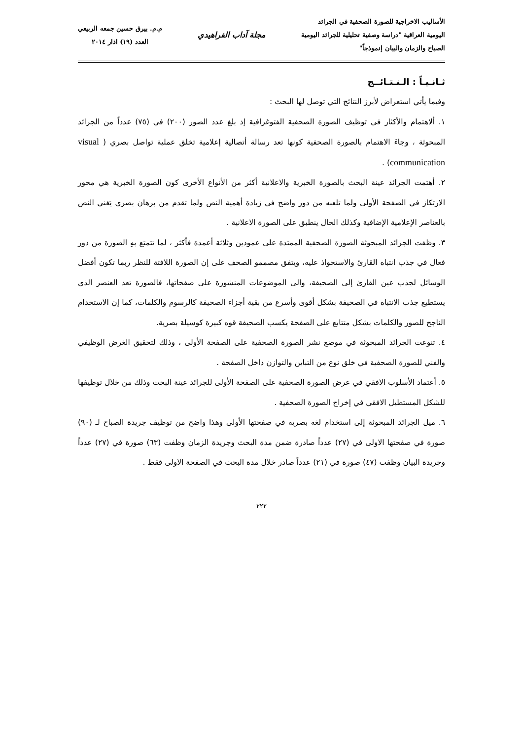الأساليب الاخراجية للصورة الصحفية في الجرائد
اليومية العراقية "دراسة وصفية تحليلية للجرائد اليومية
الصباح والزمان والبيان إنموذجاً"
مجلة آداب الفراهيدي
م.م. بيرق حسين جمعه الربيعي
العدد (١٩) اذار ٢٠١٤
ثـانـيـاً : الـنـتـائــج
وفيما يأتي استعراض لأبرز النتائج التي توصل لها البحث :
١. ألاهتمام والأكثار في توظيف الصورة الصحفية الفتوغرافية إذ بلغ عدد الصور (٢٠٠) في (٧٥) عدداً من الجرائد المبحوثة ، وجاءَ الاهتمام بالصورة الصحفية كونها تعد رسالة أتصالية إعلامية تخلق عملية تواصل بصري ( visual communication) .
٢. أهتمت الجرائد عينة البحث بالصورة الخبرية والاعلانية أكثر من الأنواع الأخرى كون الصورة الخبرية هي محور الارتكاز في الصفحة الأولى ولما تلعبه من دور واضح في زيادة أهمية النص ولما تقدم من برهان بصري يَغني النص بالعناصر الإعلامية الإضافية وكذلك الحال ينطبق على الصورة الاعلانية .
٣. وظفت الجرائد المبحوثة الصورة الصحفية الممتدة على عمودين وثلاثة أعمدة فأكثر ، لما تتمتع بهِ الصورة من دور فعال في جذب انتباه القارئ والاستحواذ عليه، ويتفق مصممو الصحف على إن الصورة اللافتة للنظر ربما تكون أفضل الوسائل لجذب عين القارئ إلى الصحيفة، والى الموضوعات المنشورة على صفحاتها، فالصورة تعد العنصر الذي يستطيع جذب الانتباه في الصحيفة بشكل أقوى وأسرع من بقية أجزاء الصحيفة كالرسوم والكلمات، كما إن الاستخدام الناجح للصور والكلمات بشكل متتابع على الصفحة يكسب الصحيفة قوه كبيرة كوسيلة بصرية.
٤. تنوعت الجرائد المبحوثة في موضع نشر الصورة الصحفية على الصفحة الأولى ، وذلك لتحقيق الغرض الوظيفي والفني للصورة الصحفية في خلق نوع من التباين والتوازن داخل الصفحة .
٥. أعتماد الأسلوب الافقي في عرض الصورة الصحفية على الصفحة الأولى للجرائد عينة البحث وذلك من خلال توظيفها للشكل المستطيل الافقي في إخراج الصورة الصحفية .
٦. ميل الجرائد المبحوثة إلى استخدام لغه بصريه في صفحتها الأولى وهذا واضح من توظيف جريدة الصباح لـ (٩٠) صورة في صفحتها الاولى في (٢٧) عدداً صادرة ضمن مدة البحث وجريدة الزمان وظفت (٦٣) صورة في (٢٧) عدداً وجريدة البيان وظفت (٤٧) صورة في (٢١) عدداً صادر خلال مدة البحث في الصفحة الاولى فقط .
٢٢٢